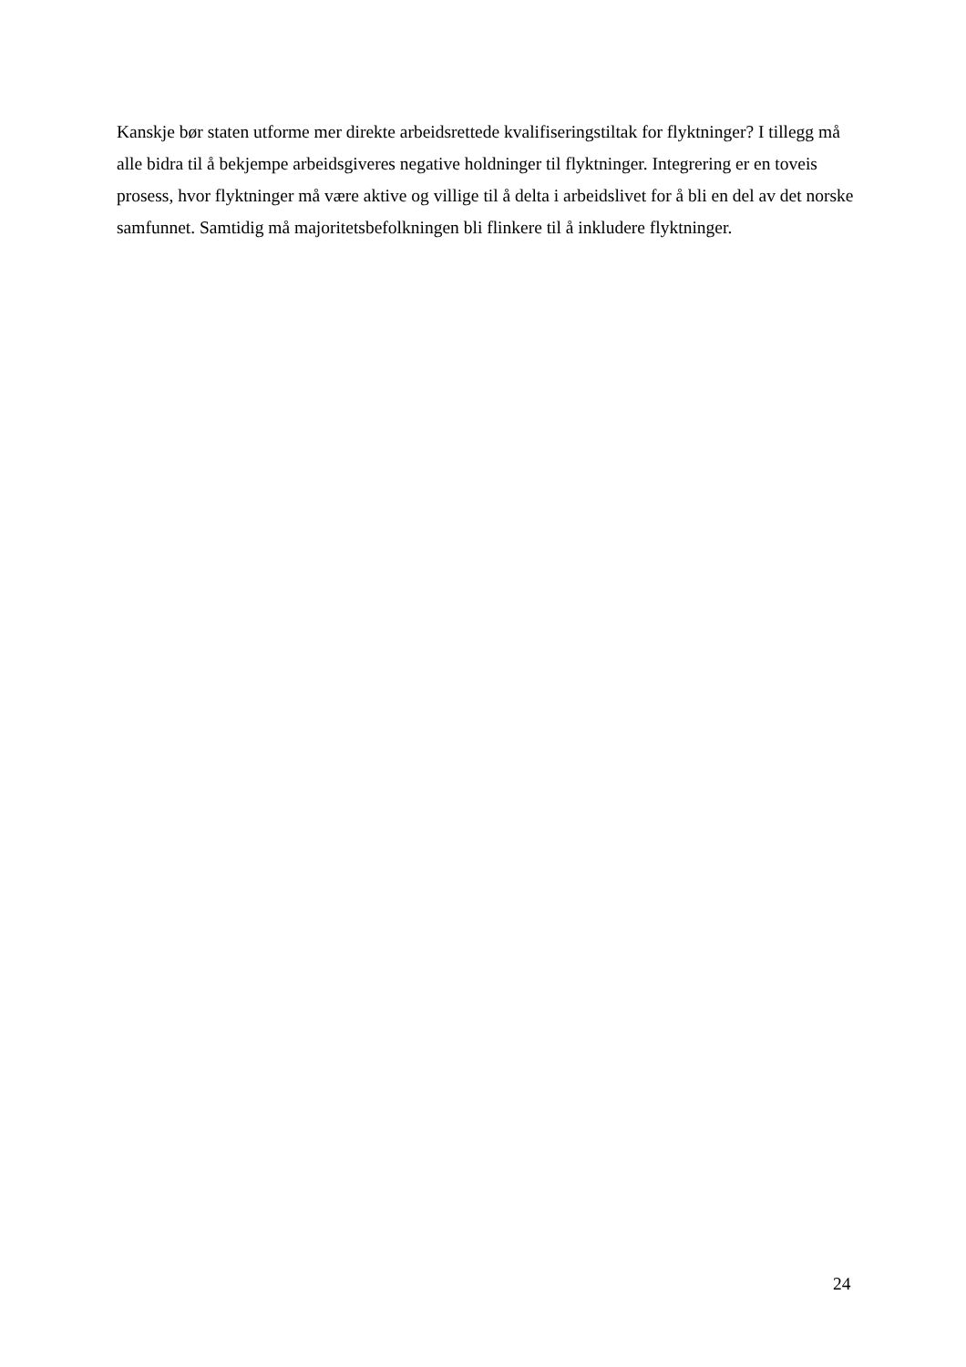Kanskje bør staten utforme mer direkte arbeidsrettede kvalifiseringstiltak for flyktninger? I tillegg må alle bidra til å bekjempe arbeidsgiveres negative holdninger til flyktninger. Integrering er en toveis prosess, hvor flyktninger må være aktive og villige til å delta i arbeidslivet for å bli en del av det norske samfunnet. Samtidig må majoritetsbefolkningen bli flinkere til å inkludere flyktninger.
24